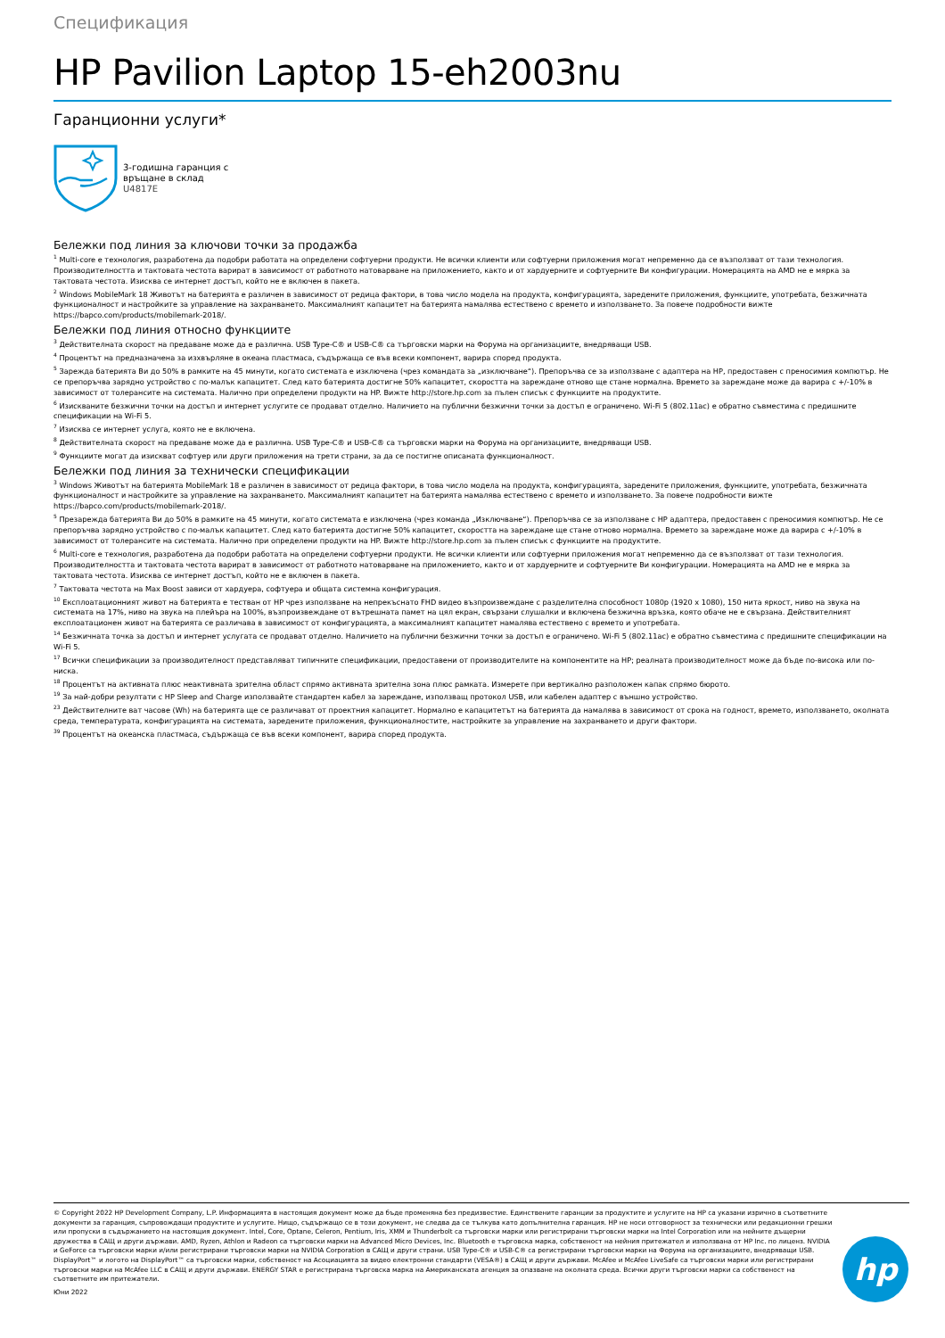Спецификация
HP Pavilion Laptop 15-eh2003nu
Гаранционни услуги*
3-годишна гаранция с
връщане в склад
U4817E
Бележки под линия за ключови точки за продажба
<sup>1</sup> Multi-core е технология, разработена да подобри работата на определени софтуерни продукти. Не всички клиенти или софтуерни приложения могат непременно да се възползват от тази технология. Производителността и тактовата честота варират в зависимост от работното натоварване на приложението, както и от хардуерните и софтуерните Ви конфигурации. Номерацията на AMD не е мярка за тактовата честота. Изисква се интернет достъп, който не е включен в пакета.
<sup>2</sup> Windows MobileMark 18 Животът на батерията е различен в зависимост от редица фактори, в това число модела на продукта, конфигурацията, заредените приложения, функциите, употребата, безжичната функционалност и настройките за управление на захранването. Максималният капацитет на батерията намалява естествено с времето и използването. За повече подробности вижте https://bapco.com/products/mobilemark-2018/.
Бележки под линия относно функциите
<sup>3</sup> Действителната скорост на предаване може да е различна. USB Type-C® и USB-C® са търговски марки на Форума на организациите, внедряващи USB.
<sup>4</sup> Процентът на предназначена за изхвърляне в океана пластмаса, съдържаща се във всеки компонент, варира според продукта.
<sup>5</sup> Зарежда батерията Ви до 50% в рамките на 45 минути, когато системата е изключена (чрез командата за „изключване“). Препоръчва се за използване с адаптера на HP, предоставен с преносимия компютър. Не се препоръчва зарядно устройство с по-малък капацитет. След като батерията достигне 50% капацитет, скоростта на зареждане отново ще стане нормална. Времето за зареждане може да варира с +/-10% в зависимост от толерансите на системата. Налично при определени продукти на HP. Вижте http://store.hp.com за пълен списък с функциите на продуктите.
<sup>6</sup> Изискваните безжични точки на достъп и интернет услугите се продават отделно. Наличието на публични безжични точки за достъп е ограничено. Wi-Fi 5 (802.11ac) е обратно съвместима с предишните спецификации на Wi-Fi 5.
<sup>7</sup> Изисква се интернет услуга, която не е включена.
<sup>8</sup> Действителната скорост на предаване може да е различна. USB Type-C® и USB-C® са търговски марки на Форума на организациите, внедряващи USB.
<sup>9</sup> Функциите могат да изискват софтуер или други приложения на трети страни, за да се постигне описаната функционалност.
Бележки под линия за технически спецификации
<sup>3</sup> Windows Животът на батерията MobileMark 18 е различен в зависимост от редица фактори, в това число модела на продукта, конфигурацията, заредените приложения, функциите, употребата, безжичната функционалност и настройките за управление на захранването. Максималният капацитет на батерията намалява естествено с времето и използването. За повече подробности вижте https://bapco.com/products/mobilemark-2018/.
<sup>5</sup> Презарежда батерията Ви до 50% в рамките на 45 минути, когато системата е изключена (чрез команда „Изключване“). Препоръчва се за използване с HP адаптера, предоставен с преносимия компютър. Не се препоръчва зарядно устройство с по-малък капацитет. След като батерията достигне 50% капацитет, скоростта на зареждане ще стане отново нормална. Времето за зареждане може да варира с +/-10% в зависимост от толерансите на системата. Налично при определени продукти на HP. Вижте http://store.hp.com за пълен списък с функциите на продуктите.
<sup>6</sup> Multi-core е технология, разработена да подобри работата на определени софтуерни продукти. Не всички клиенти или софтуерни приложения могат непременно да се възползват от тази технология. Производителността и тактовата честота варират в зависимост от работното натоварване на приложението, както и от хардуерните и софтуерните Ви конфигурации. Номерацията на AMD не е мярка за тактовата честота. Изисква се интернет достъп, който не е включен в пакета.
<sup>7</sup> Тактовата честота на Max Boost зависи от хардуера, софтуера и общата системна конфигурация.
<sup>10</sup> Експлоатационният живот на батерията е тестван от HP чрез използване на непрекъснато FHD видео възпроизвеждане с разделителна способност 1080p (1920 x 1080), 150 нита яркост, ниво на звука на системата на 17%, ниво на звука на плейъра на 100%, възпроизвеждане от вътрешната памет на цял екран, свързани слушалки и включена безжична връзка, която обаче не е свързана. Действителният експлоатационен живот на батерията се различава в зависимост от конфигурацията, а максималният капацитет намалява естествено с времето и употребата.
<sup>14</sup> Безжичната точка за достъп и интернет услугата се продават отделно. Наличието на публични безжични точки за достъп е ограничено. Wi-Fi 5 (802.11ac) е обратно съвместима с предишните спецификации на Wi-Fi 5.
<sup>17</sup> Всички спецификации за производителност представляват типичните спецификации, предоставени от производителите на компонентите на HP; реалната производителност може да бъде по-висока или по-ниска.
<sup>18</sup> Процентът на активната плюс неактивната зрителна област спрямо активната зрителна зона плюс рамката. Измерете при вертикално разположен капак спрямо бюрото.
<sup>19</sup> За най-добри резултати с HP Sleep and Charge използвайте стандартен кабел за зареждане, използващ протокол USB, или кабелен адаптер с външно устройство.
<sup>23</sup> Действителните ват часове (Wh) на батерията ще се различават от проектния капацитет. Нормално е капацитетът на батерията да намалява в зависимост от срока на годност, времето, използването, околната среда, температурата, конфигурацията на системата, заредените приложения, функционалностите, настройките за управление на захранването и други фактори.
<sup>39</sup> Процентът на океанска пластмаса, съдържаща се във всеки компонент, варира според продукта.
© Copyright 2022 HP Development Company, L.P. Информацията в настоящия документ може да бъде променяна без предизвестие. Единствените гаранции за продуктите и услугите на HP са указани изрично в съответните документи за гаранция, съпровождащи продуктите и услугите. Нищо, съдържащо се в този документ, не следва да се тълкува като допълнителна гаранция. HP не носи отговорност за технически или редакционни грешки или пропуски в съдържанието на настоящия документ. Intel, Core, Optane, Celeron, Pentium, Iris, XMM и Thunderbolt са търговски марки или регистрирани търговски марки на Intel Corporation или на нейните дъщерни дружества в САЩ и други държави. AMD, Ryzen, Athlon и Radeon са търговски марки на Advanced Micro Devices, Inc. Bluetooth е търговска марка, собственост на нейния притежател и използвана от HP Inc. по лиценз. NVIDIA и GeForce са търговски марки и/или регистрирани търговски марки на NVIDIA Corporation в САЩ и други страни. USB Type-C® и USB-C® са регистрирани търговски марки на Форума на организациите, внедряващи USB. DisplayPort™ и логото на DisplayPort™ са търговски марки, собственост на Асоциацията за видео електронни стандарти (VESA®) в САЩ и други държави. McAfee и McAfee LiveSafe са търговски марки или регистрирани търговски марки на McAfee LLC в САЩ и други държави. ENERGY STAR е регистрирана търговска марка на Американската агенция за опазване на околната среда. Всички други търговски марки са собственост на съответните им притежатели.
Юни 2022
hp